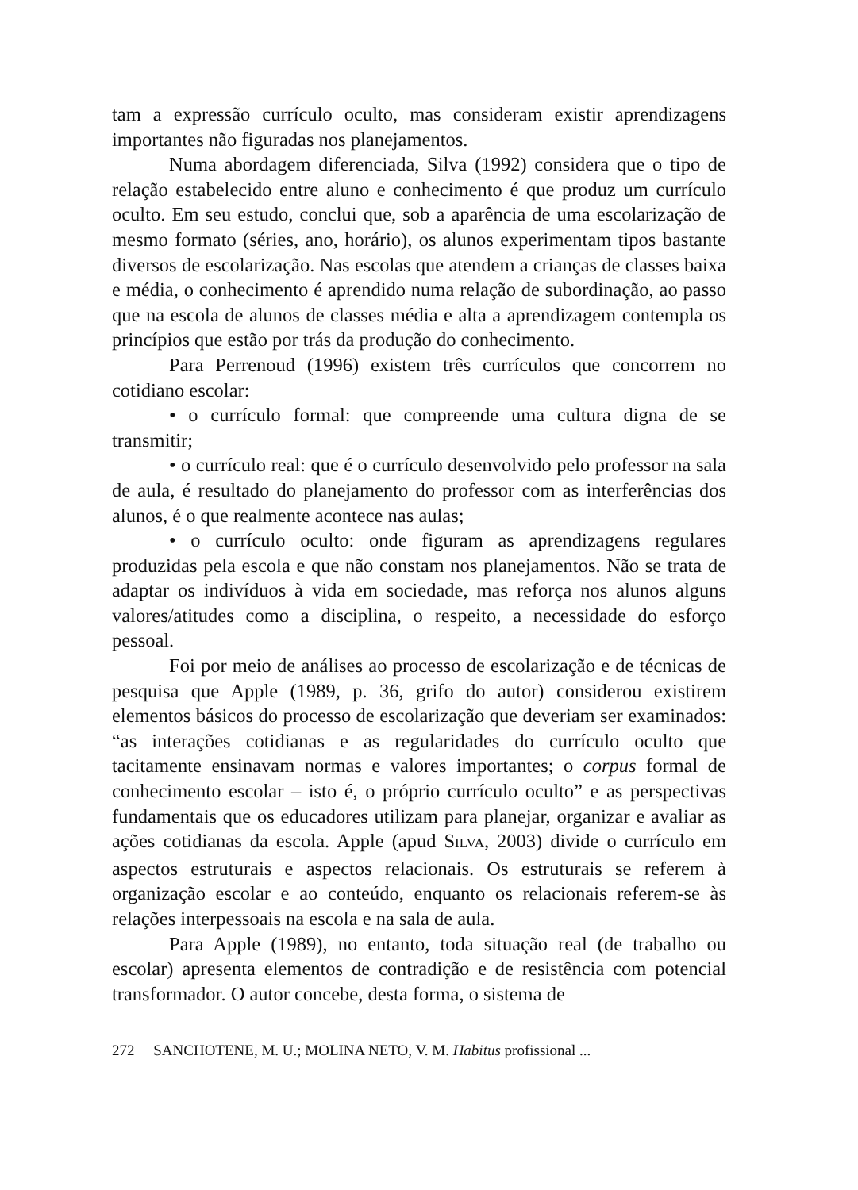tam a expressão currículo oculto, mas consideram existir aprendizagens importantes não figuradas nos planejamentos.
Numa abordagem diferenciada, Silva (1992) considera que o tipo de relação estabelecido entre aluno e conhecimento é que produz um currículo oculto. Em seu estudo, conclui que, sob a aparência de uma escolarização de mesmo formato (séries, ano, horário), os alunos experimentam tipos bastante diversos de escolarização. Nas escolas que atendem a crianças de classes baixa e média, o conhecimento é aprendido numa relação de subordinação, ao passo que na escola de alunos de classes média e alta a aprendizagem contempla os princípios que estão por trás da produção do conhecimento.
Para Perrenoud (1996) existem três currículos que concorrem no cotidiano escolar:
• o currículo formal: que compreende uma cultura digna de se transmitir;
• o currículo real: que é o currículo desenvolvido pelo professor na sala de aula, é resultado do planejamento do professor com as interferências dos alunos, é o que realmente acontece nas aulas;
• o currículo oculto: onde figuram as aprendizagens regulares produzidas pela escola e que não constam nos planejamentos. Não se trata de adaptar os indivíduos à vida em sociedade, mas reforça nos alunos alguns valores/atitudes como a disciplina, o respeito, a necessidade do esforço pessoal.
Foi por meio de análises ao processo de escolarização e de técnicas de pesquisa que Apple (1989, p. 36, grifo do autor) considerou existirem elementos básicos do processo de escolarização que deveriam ser examinados: “as interações cotidianas e as regularidades do currículo oculto que tacitamente ensinavam normas e valores importantes; o corpus formal de conhecimento escolar – isto é, o próprio currículo oculto” e as perspectivas fundamentais que os educadores utilizam para planejar, organizar e avaliar as ações cotidianas da escola. Apple (apud SILVA, 2003) divide o currículo em aspectos estruturais e aspectos relacionais. Os estruturais se referem à organização escolar e ao conteúdo, enquanto os relacionais referem-se às relações interpessoais na escola e na sala de aula.
Para Apple (1989), no entanto, toda situação real (de trabalho ou escolar) apresenta elementos de contradição e de resistência com potencial transformador. O autor concebe, desta forma, o sistema de
272 SANCHOTENE, M. U.; MOLINA NETO, V. M. Habitus profissional ...